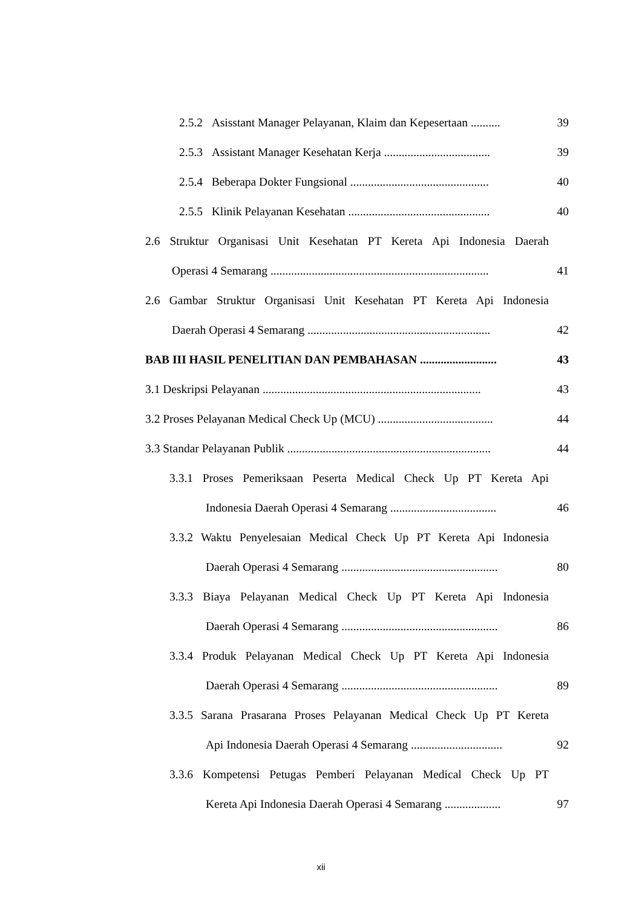2.5.2 Asisstant Manager Pelayanan, Klaim dan Kepesertaan .......... 39
2.5.3 Assistant Manager Kesehatan Kerja .................................... 39
2.5.4 Beberapa Dokter Fungsional ............................................... 40
2.5.5 Klinik Pelayanan Kesehatan ................................................ 40
2.6 Struktur Organisasi Unit Kesehatan PT Kereta Api Indonesia Daerah
Operasi 4 Semarang .......................................................................... 41
2.6 Gambar Struktur Organisasi Unit Kesehatan PT Kereta Api Indonesia
Daerah Operasi 4 Semarang .............................................................. 42
BAB III HASIL PENELITIAN DAN PEMBAHASAN .......................... 43
3.1 Deskripsi Pelayanan .......................................................................... 43
3.2 Proses Pelayanan Medical Check Up (MCU) ....................................... 44
3.3 Standar Pelayanan Publik ..................................................................... 44
3.3.1 Proses Pemeriksaan Peserta Medical Check Up PT Kereta Api
Indonesia Daerah Operasi 4 Semarang .................................... 46
3.3.2 Waktu Penyelesaian Medical Check Up PT Kereta Api Indonesia
Daerah Operasi 4 Semarang ..................................................... 80
3.3.3 Biaya Pelayanan Medical Check Up PT Kereta Api Indonesia
Daerah Operasi 4 Semarang ..................................................... 86
3.3.4 Produk Pelayanan Medical Check Up PT Kereta Api Indonesia
Daerah Operasi 4 Semarang ..................................................... 89
3.3.5 Sarana Prasarana Proses Pelayanan Medical Check Up PT Kereta
Api Indonesia Daerah Operasi 4 Semarang ............................... 92
3.3.6 Kompetensi Petugas Pemberi Pelayanan Medical Check Up PT
Kereta Api Indonesia Daerah Operasi 4 Semarang ................... 97
xii